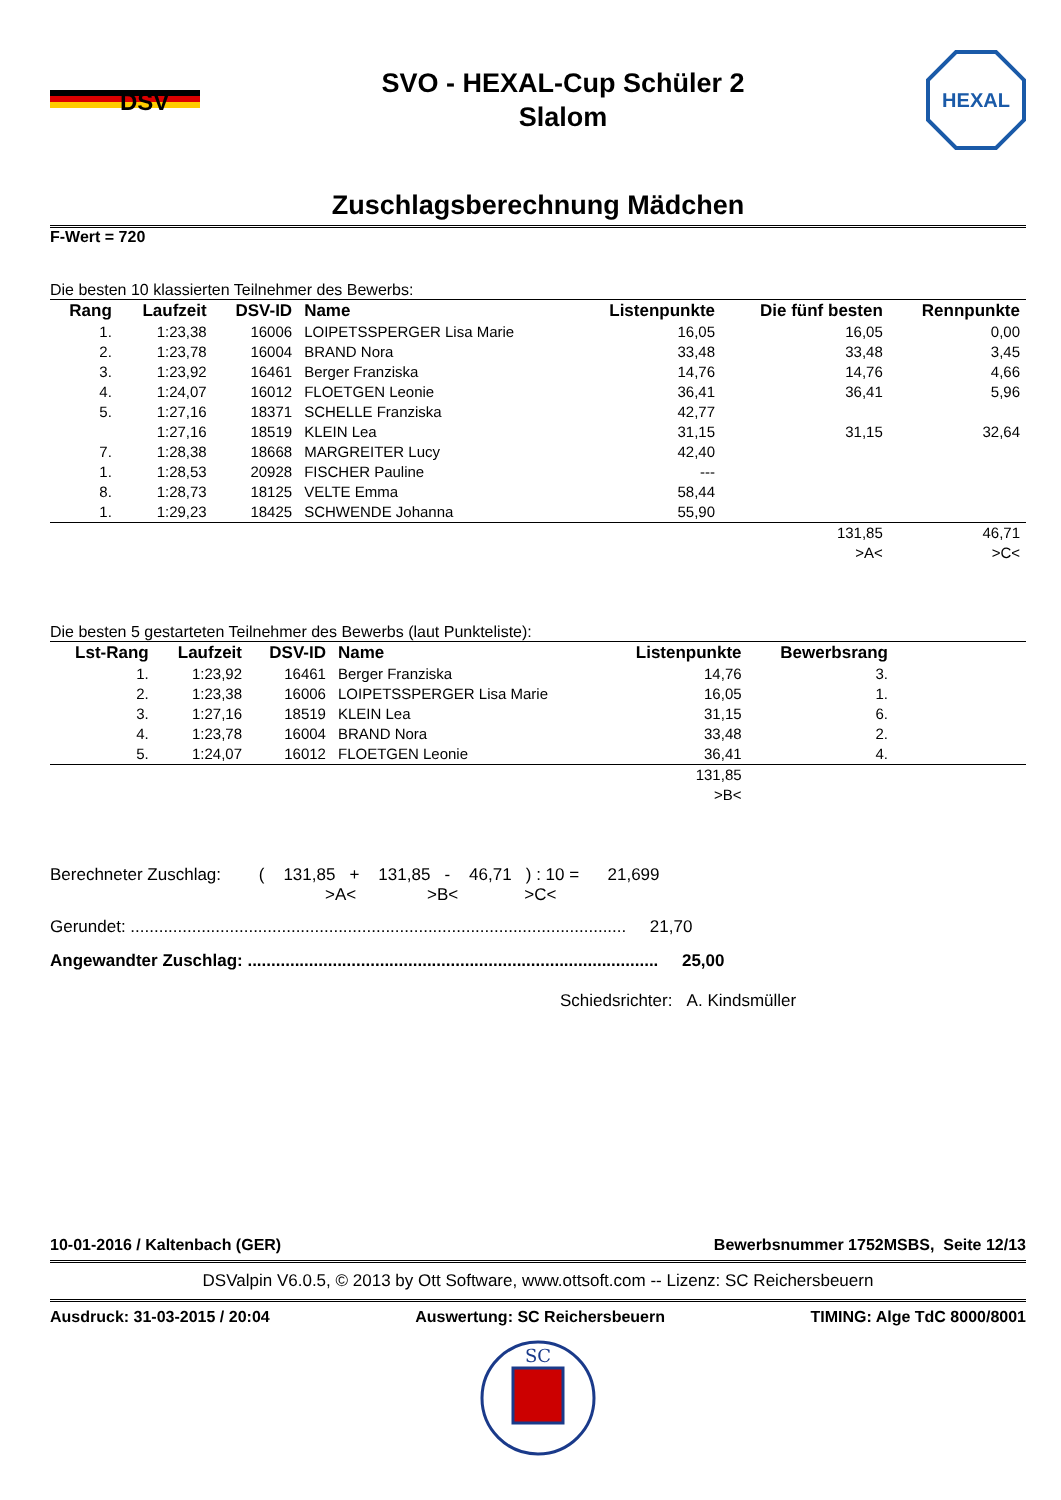DSV
SVO - HEXAL-Cup Schüler 2
Slalom
HEXAL
Zuschlagsberechnung Mädchen
F-Wert = 720
Die besten 10 klassierten Teilnehmer des Bewerbs:
| Rang | Laufzeit | DSV-ID | Name | Listenpunkte | Die fünf besten | Rennpunkte |
| --- | --- | --- | --- | --- | --- | --- |
| 1. | 1:23,38 | 16006 | LOIPETSSPERGER Lisa Marie | 16,05 | 16,05 | 0,00 |
| 2. | 1:23,78 | 16004 | BRAND Nora | 33,48 | 33,48 | 3,45 |
| 3. | 1:23,92 | 16461 | Berger Franziska | 14,76 | 14,76 | 4,66 |
| 4. | 1:24,07 | 16012 | FLOETGEN Leonie | 36,41 | 36,41 | 5,96 |
| 5. | 1:27,16 | 18371 | SCHELLE Franziska | 42,77 | | |
| | 1:27,16 | 18519 | KLEIN Lea | 31,15 | 31,15 | 32,64 |
| 7. | 1:28,38 | 18668 | MARGREITER Lucy | 42,40 | | |
| 1. | 1:28,53 | 20928 | FISCHER Pauline | --- | | |
| 8. | 1:28,73 | 18125 | VELTE Emma | 58,44 | | |
| 1. | 1:29,23 | 18425 | SCHWENDE Johanna | 55,90 | | |
| | | | | | 131,85 >A< | 46,71 >C< |
Die besten 5 gestarteten Teilnehmer des Bewerbs (laut Punkteliste):
| Lst-Rang | Laufzeit | DSV-ID | Name | Listenpunkte | Bewerbsrang | |
| --- | --- | --- | --- | --- | --- | --- |
| 1. | 1:23,92 | 16461 | Berger Franziska | 14,76 | 3. | |
| 2. | 1:23,38 | 16006 | LOIPETSSPERGER Lisa Marie | 16,05 | 1. | |
| 3. | 1:27,16 | 18519 | KLEIN Lea | 31,15 | 6. | |
| 4. | 1:23,78 | 16004 | BRAND Nora | 33,48 | 2. | |
| 5. | 1:24,07 | 16012 | FLOETGEN Leonie | 36,41 | 4. | |
| | | | | 131,85 >B< | | |
Berechneter Zuschlag: ( 131,85 + 131,85 - 46,71 ) : 10 = 21,699
>A< >B< >C<
Gerundet: ......................................................................................................... 21,70
Angewandter Zuschlag: ....................................................................................... 25,00
Schiedsrichter: A. Kindsmüller
10-01-2016 / Kaltenbach (GER) Bewerbsnummer 1752MSBS, Seite 12/13
DSValpin V6.0.5, © 2013 by Ott Software, www.ottsoft.com -- Lizenz: SC Reichersbeuern
Ausdruck: 31-03-2015 / 20:04 Auswertung: SC Reichersbeuern TIMING: Alge TdC 8000/8001
SC